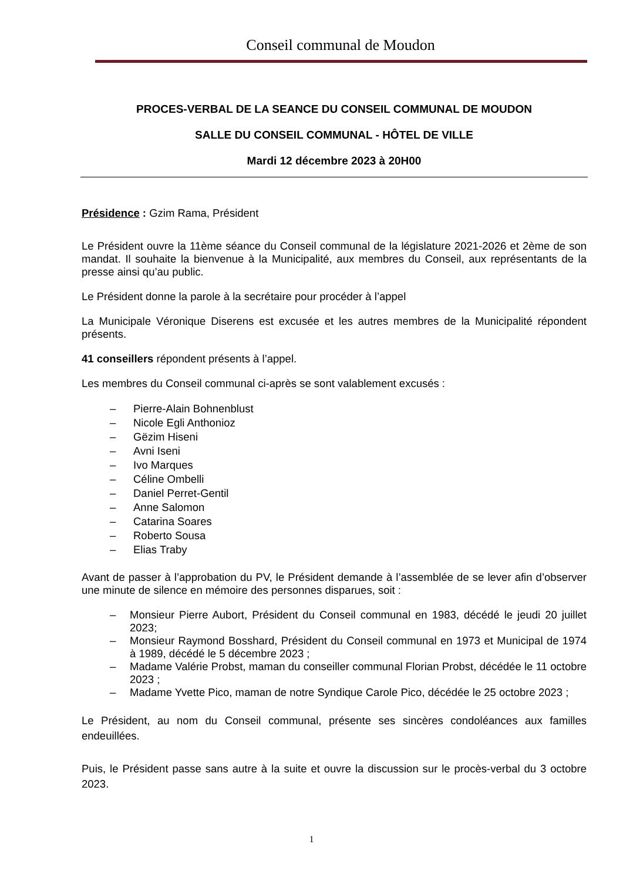Conseil communal de Moudon
PROCES-VERBAL DE LA SEANCE DU CONSEIL COMMUNAL DE MOUDON
SALLE DU CONSEIL COMMUNAL - HÔTEL DE VILLE
Mardi 12 décembre 2023 à 20H00
Présidence : Gzim Rama, Président
Le Président ouvre la 11ème séance du Conseil communal de la législature 2021-2026 et 2ème de son mandat. Il souhaite la bienvenue à la Municipalité, aux membres du Conseil, aux représentants de la presse ainsi qu’au public.
Le Président donne la parole à la secrétaire pour procéder à l’appel
La Municipale Véronique Diserens est excusée et les autres membres de la Municipalité répondent présents.
41 conseillers répondent présents à l’appel.
Les membres du Conseil communal ci-après se sont valablement excusés :
– Pierre-Alain Bohnenblust
– Nicole Egli Anthonioz
– Gëzim Hiseni
– Avni Iseni
– Ivo Marques
– Céline Ombelli
– Daniel Perret-Gentil
– Anne Salomon
– Catarina Soares
– Roberto Sousa
– Elias Traby
Avant de passer à l’approbation du PV, le Président demande à l’assemblée de se lever afin d’observer une minute de silence en mémoire des personnes disparues, soit :
– Monsieur Pierre Aubort, Président du Conseil communal en 1983, décédé le jeudi 20 juillet 2023;
– Monsieur Raymond Bosshard, Président du Conseil communal en 1973 et Municipal de 1974 à 1989, décédé le 5 décembre 2023 ;
– Madame Valérie Probst, maman du conseiller communal Florian Probst, décédée le 11 octobre 2023 ;
– Madame Yvette Pico, maman de notre Syndique Carole Pico, décédée le 25 octobre 2023 ;
Le Président, au nom du Conseil communal, présente ses sincères condoléances aux familles endeuillées.
Puis, le Président passe sans autre à la suite et ouvre la discussion sur le procès-verbal du 3 octobre 2023.
1